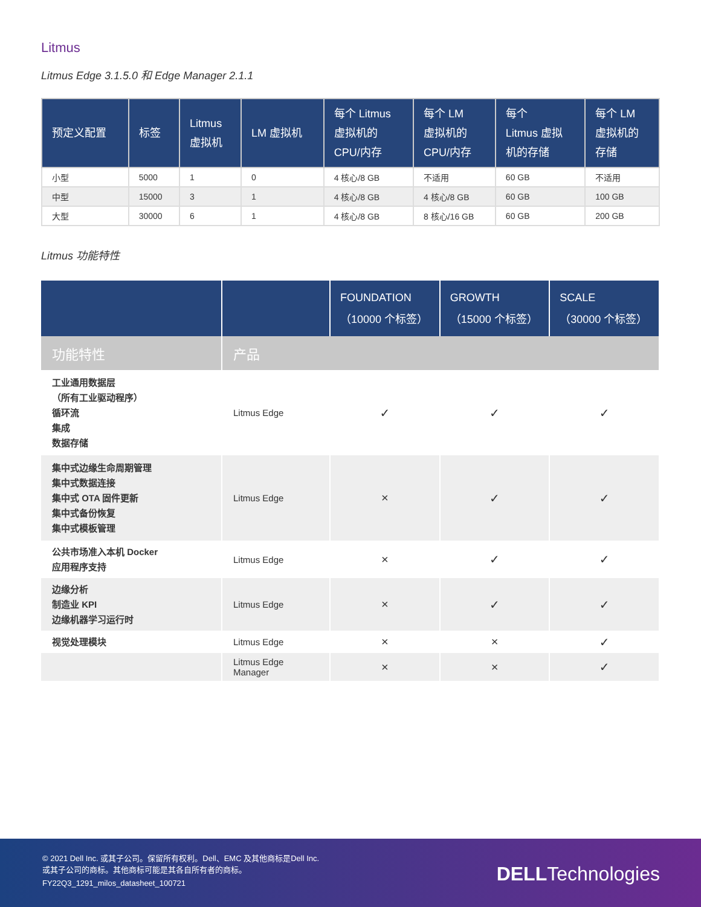Litmus
Litmus Edge 3.1.5.0 和 Edge Manager 2.1.1
| 预定义配置 | 标签 | Litmus 虚拟机 | LM 虚拟机 | 每个 Litmus 虚拟机的 CPU/内存 | 每个 LM 虚拟机的 CPU/内存 | 每个 Litmus 虚拟 机的存储 | 每个 LM 虚拟机的 存储 |
| --- | --- | --- | --- | --- | --- | --- | --- |
| 小型 | 5000 | 1 | 0 | 4 核心/8 GB | 不适用 | 60 GB | 不适用 |
| 中型 | 15000 | 3 | 1 | 4 核心/8 GB | 4 核心/8 GB | 60 GB | 100 GB |
| 大型 | 30000 | 6 | 1 | 4 核心/8 GB | 8 核心/16 GB | 60 GB | 200 GB |
Litmus 功能特性
| | | FOUNDATION （10000 个标签） | GROWTH （15000 个标签） | SCALE （30000 个标签） |
| --- | --- | --- | --- | --- |
| 功能特性 | 产品 | | | |
| 工业通用数据层 （所有工业驱动程序） 循环流 集成 数据存储 | Litmus Edge | ✓ | ✓ | ✓ |
| 集中式边缘生命周期管理 集中式数据连接 集中式 OTA 固件更新 集中式备份恢复 集中式模板管理 | Litmus Edge | × | ✓ | ✓ |
| 公共市场准入本机 Docker 应用程序支持 | Litmus Edge | × | ✓ | ✓ |
| 边缘分析 制造业 KPI 边缘机器学习运行时 | Litmus Edge | × | ✓ | ✓ |
| 视觉处理模块 | Litmus Edge | × | × | ✓ |
| | Litmus Edge Manager | × | × | ✓ |
© 2021 Dell Inc. 或其子公司。保留所有权利。Dell、EMC 及其他商标是Dell Inc.
或其子公司的商标。其他商标可能是其各自所有者的商标。
FY22Q3_1291_milos_datasheet_100721
DELLTechnologies